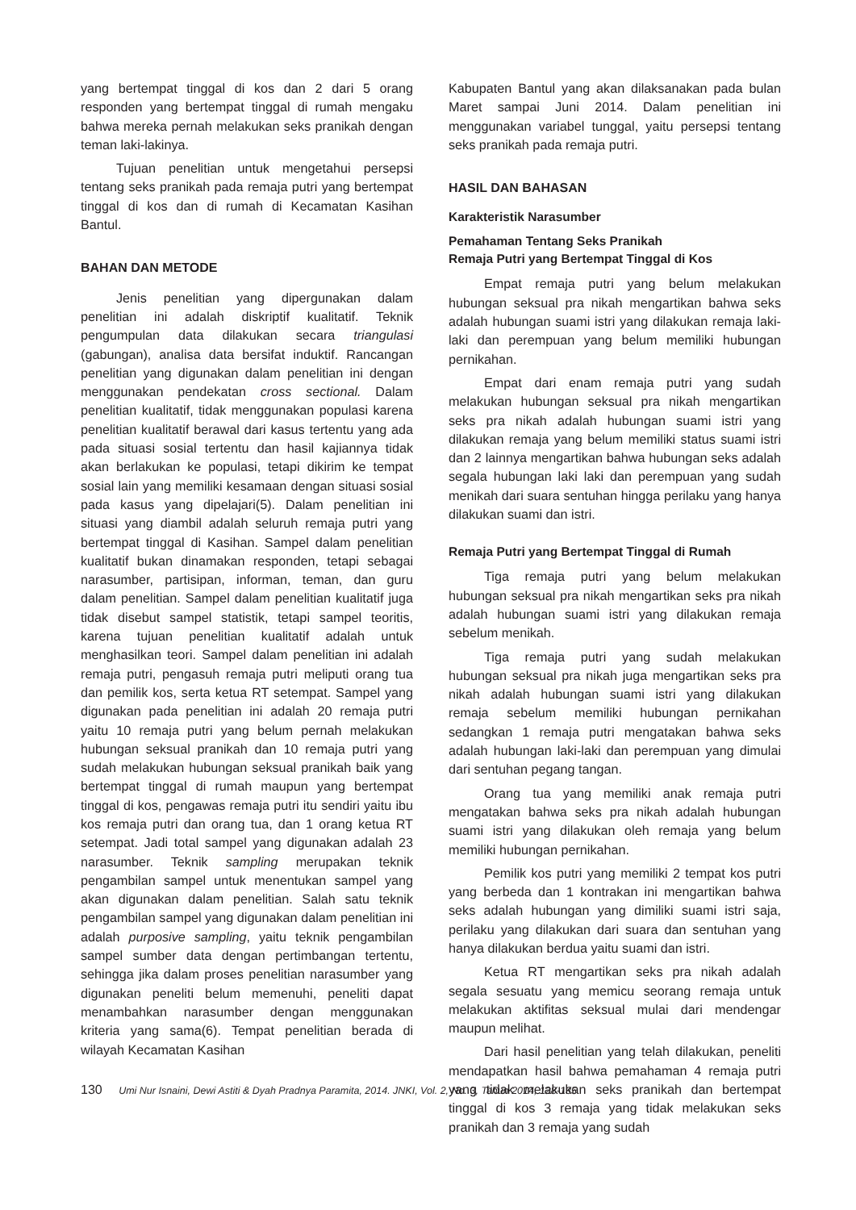yang bertempat tinggal di kos dan 2 dari 5 orang responden yang bertempat tinggal di rumah mengaku bahwa mereka pernah melakukan seks pranikah dengan teman laki-lakinya.
Tujuan penelitian untuk mengetahui persepsi tentang seks pranikah pada remaja putri yang bertempat tinggal di kos dan di rumah di Kecamatan Kasihan Bantul.
BAHAN DAN METODE
Jenis penelitian yang dipergunakan dalam penelitian ini adalah diskriptif kualitatif. Teknik pengumpulan data dilakukan secara triangulasi (gabungan), analisa data bersifat induktif. Rancangan penelitian yang digunakan dalam penelitian ini dengan menggunakan pendekatan cross sectional. Dalam penelitian kualitatif, tidak menggunakan populasi karena penelitian kualitatif berawal dari kasus tertentu yang ada pada situasi sosial tertentu dan hasil kajiannya tidak akan berlakukan ke populasi, tetapi dikirim ke tempat sosial lain yang memiliki kesamaan dengan situasi sosial pada kasus yang dipelajari(5). Dalam penelitian ini situasi yang diambil adalah seluruh remaja putri yang bertempat tinggal di Kasihan. Sampel dalam penelitian kualitatif bukan dinamakan responden, tetapi sebagai narasumber, partisipan, informan, teman, dan guru dalam penelitian. Sampel dalam penelitian kualitatif juga tidak disebut sampel statistik, tetapi sampel teoritis, karena tujuan penelitian kualitatif adalah untuk menghasilkan teori. Sampel dalam penelitian ini adalah remaja putri, pengasuh remaja putri meliputi orang tua dan pemilik kos, serta ketua RT setempat. Sampel yang digunakan pada penelitian ini adalah 20 remaja putri yaitu 10 remaja putri yang belum pernah melakukan hubungan seksual pranikah dan 10 remaja putri yang sudah melakukan hubungan seksual pranikah baik yang bertempat tinggal di rumah maupun yang bertempat tinggal di kos, pengawas remaja putri itu sendiri yaitu ibu kos remaja putri dan orang tua, dan 1 orang ketua RT setempat. Jadi total sampel yang digunakan adalah 23 narasumber. Teknik sampling merupakan teknik pengambilan sampel untuk menentukan sampel yang akan digunakan dalam penelitian. Salah satu teknik pengambilan sampel yang digunakan dalam penelitian ini adalah purposive sampling, yaitu teknik pengambilan sampel sumber data dengan pertimbangan tertentu, sehingga jika dalam proses penelitian narasumber yang digunakan peneliti belum memenuhi, peneliti dapat menambahkan narasumber dengan menggunakan kriteria yang sama(6). Tempat penelitian berada di wilayah Kecamatan Kasihan
Kabupaten Bantul yang akan dilaksanakan pada bulan Maret sampai Juni 2014. Dalam penelitian ini menggunakan variabel tunggal, yaitu persepsi tentang seks pranikah pada remaja putri.
HASIL DAN BAHASAN
Karakteristik Narasumber
Pemahaman Tentang Seks Pranikah
Remaja Putri yang Bertempat Tinggal di Kos
Empat remaja putri yang belum melakukan hubungan seksual pra nikah mengartikan bahwa seks adalah hubungan suami istri yang dilakukan remaja laki-laki dan perempuan yang belum memiliki hubungan pernikahan.
Empat dari enam remaja putri yang sudah melakukan hubungan seksual pra nikah mengartikan seks pra nikah adalah hubungan suami istri yang dilakukan remaja yang belum memiliki status suami istri dan 2 lainnya mengartikan bahwa hubungan seks adalah segala hubungan laki laki dan perempuan yang sudah menikah dari suara sentuhan hingga perilaku yang hanya dilakukan suami dan istri.
Remaja Putri yang Bertempat Tinggal di Rumah
Tiga remaja putri yang belum melakukan hubungan seksual pra nikah mengartikan seks pra nikah adalah hubungan suami istri yang dilakukan remaja sebelum menikah.
Tiga remaja putri yang sudah melakukan hubungan seksual pra nikah juga mengartikan seks pra nikah adalah hubungan suami istri yang dilakukan remaja sebelum memiliki hubungan pernikahan sedangkan 1 remaja putri mengatakan bahwa seks adalah hubungan laki-laki dan perempuan yang dimulai dari sentuhan pegang tangan.
Orang tua yang memiliki anak remaja putri mengatakan bahwa seks pra nikah adalah hubungan suami istri yang dilakukan oleh remaja yang belum memiliki hubungan pernikahan.
Pemilik kos putri yang memiliki 2 tempat kos putri yang berbeda dan 1 kontrakan ini mengartikan bahwa seks adalah hubungan yang dimiliki suami istri saja, perilaku yang dilakukan dari suara dan sentuhan yang hanya dilakukan berdua yaitu suami dan istri.
Ketua RT mengartikan seks pra nikah adalah segala sesuatu yang memicu seorang remaja untuk melakukan aktifitas seksual mulai dari mendengar maupun melihat.
Dari hasil penelitian yang telah dilakukan, peneliti mendapatkan hasil bahwa pemahaman 4 remaja putri yang tidak melakukan seks pranikah dan bertempat tinggal di kos 3 remaja yang tidak melakukan seks pranikah dan 3 remaja yang sudah
130 Umi Nur Isnaini, Dewi Astiti & Dyah Pradnya Paramita, 2014. JNKI, Vol. 2, No. 3, Tahun 2014, 128-135